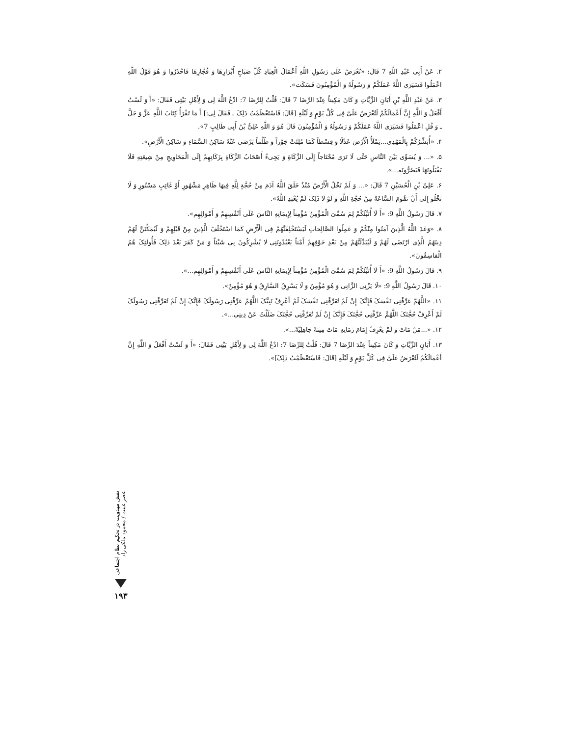٢. عَنْ أَبِی عَبْدِ اللَّهِ 7 قَالَ: «تُعْرَضُ عَلَی رَسُولِ اللَّهِ أَعْمَالُ الْعِبَادِ کُلَّ صَبَاحٍ أَبْرَارِهَا وَ فُجَّارِهَا فَاحْذَرُوا وَ هُوَ قَوْلُ اللَّهِ اعْمَلُوا فَسَیَرَی اللَّهُ عَمَلَکُمْ وَ رَسُولُهُ وَ الْمُؤْمِنُونَ فَسَکَت».
٣. عَنْ عَبْدِ اللَّهِ بْنِ أَبَانٍ الزَّیَّاتِ وَ کَانَ مَکِیناً عِنْدَ الرِّضَا 7 قَالَ: قُلْتُ لِلرِّضَا 7: ادْعُ اللَّهَ لِی وَ لِأَهْلِ بَیْتِی فَقَالَ: «أَ وَ لَسْتُ أَفْعَلُ وَ اللَّهِ إِنَّ أَعْمَالَکُمْ لَتُعْرَضُ عَلَیَّ فِی کُلِّ یَوْمٍ وَ لَیْلَةٍ [قَالَ: فَاسْتَعْظَمْتُ ذَلِکَ ـ فَقَالَ لِی:] أَ مَا تَقْرَأُ کِتَابَ اللَّهِ عَزَّ وَ جَلَّ ـ وَ قُلِ اعْمَلُوا فَسَیَرَی اللَّهُ عَمَلَکُمْ وَ رَسُولُهُ وَ الْمُؤْمِنُونَ قَالَ هُوَ وَ اللَّهِ عَلِیُّ بْنُ أَبِی طَالِبٍ 7».
۴. «أُبَشِّرُکُمْ بِالْمَهْدِی...یَمْلَأُ الْأَرْضَ عَدْلًا وَ قِسْطاً کَمَا مُلِئَتْ جَوْراً وَ ظُلْماً یَرْضَی عَنْهُ سَاکِنُ السَّمَاءِ وَ سَاکِنُ الْأَرْضِ».
۵. «... وَ یُسَوِّی بَیْنَ النَّاسِ حَتَّی لَا تَرَی مُحْتَاجاً إِلَی الزَّکَاةِ وَ یَجِیءُ أَصْحَابُ الزَّکَاةِ بِزَکَاتِهِمْ إِلَی الْمَحَاوِیجِ مِنْ شِیعَتِهِ فَلَا یَقْبَلُونَهَا فَیَصُرُّونَه...».
۶. عَلِیِّ بْنِ الْحُسَیْنِ 7 قَالَ: «... وَ لَمْ تَخْلُ الْأَرْضُ مُنْذُ خَلَقَ اللَّهُ آدَمَ مِنْ حُجَّةٍ لِلَّهِ فِیهَا ظَاهِرٍ مَشْهُورٍ أَوْ غَائِبٍ مَسْتُورٍ وَ لَا تَخْلُو إِلَی أَنْ تَقُومَ السَّاعَةُ مِنْ حُجَّةِ اللَّهِ وَ لَوْ لَا ذَلِکَ لَمْ یُعْبَدِ اللَّهُ».
٧. قَالَ رَسُولُ اللَّهِ 9: «أَ لَا أُنَبِّئُکُمْ لِمَ سُمِّیَ الْمُؤْمِنُ مُؤْمِناً لِإِیمَانِهِ النَّاسَ عَلَی أَنْفُسِهِمْ وَ أَمْوَالِهِم».
٨. «وَعَدَ اللَّهُ الَّذِینَ آمَنُوا مِنْکُمْ وَ عَمِلُوا الصَّالِحاتِ لَیَسْتَخْلِفَنَّهُمْ فِی الْأَرْضِ کَمَا اسْتَخْلَفَ الَّذِینَ مِنْ قَبْلِهِمْ وَ لَیُمَکِّنَنَّ لَهُمْ دِینَهُمُ الَّذِی ارْتَضَی لَهُمْ وَ لَیُبَدِّلَنَّهُمْ مِنْ بَعْدِ خَوْفِهِمْ أَمْناً یَعْبُدُونَنِی لا یُشْرِکُونَ بِی شَیْئاً وَ مَنْ کَفَرَ بَعْدَ ذلِکَ فَأُولئِکَ هُمُ الْفاسِقُونَ».
٩. قَالَ رَسُولُ اللَّهِ 9: «أَ لَا أُنَبِّئُکُمْ لِمَ سُمِّیَ الْمُؤْمِنُ مُؤْمِناً لِإِیمَانِهِ النَّاسَ عَلَی أَنْفُسِهِمْ وَ أَمْوَالِهِم...».
١٠. قَالَ رَسُولُ اللَّهِ 9: «لَا یَزْنِی الزَّانِی وَ هُوَ مُؤْمِنٌ وَ لَا یَسْرِقُ السَّارِقُ وَ هُوَ مُؤْمِنٌ».
١١. «اللَّهُمَّ عَرِّفْنِی نَفْسَکَ فَإِنَّکَ إِنْ لَمْ تُعَرِّفْنِی نَفْسَکَ لَمْ أَعْرِفْ نَبِیَّکَ اللَّهُمَّ عَرِّفْنِی رَسُولَکَ فَإِنَّکَ إِنْ لَمْ تُعَرِّفْنِی رَسُولَکَ لَمْ أَعْرِفْ حُجَّتَکَ اللَّهُمَّ عَرِّفْنِی حُجَّتَکَ فَإِنَّکَ إِنْ لَمْ تُعَرِّفْنِی حُجَّتَکَ ضَلَلْتُ عَنْ دِینِی...».
١٢. «...مَنْ مَاتَ وَ لَمْ یَعْرِفْ إِمَامَ زَمَانِهِ مَاتَ مِیتَةً جَاهِلِیَّةً...».
١٣. أَبَانٍ الزَّیَّاتِ وَ کَانَ مَکِیناً عِنْدَ الرِّضَا 7 قَالَ: قُلْتُ لِلرِّضَا 7: ادْعُ اللَّهَ لِی وَ لِأَهْلِ بَیْتِی فَقَالَ: «أَ وَ لَسْتُ أَفْعَلُ وَ اللَّهِ إِنَّ أَعْمَالَکُمْ لَتُعْرَضُ عَلَیَّ فِی کُلِّ یَوْمٍ وَ لَیْلَةٍ [قَالَ: فَاسْتَعْظَمْتُ ذَلِکَ]».
نقش مهدویت در تحکیم نظام اجتماعی عصر غیبت / محمود ملکی راد
١٩٣